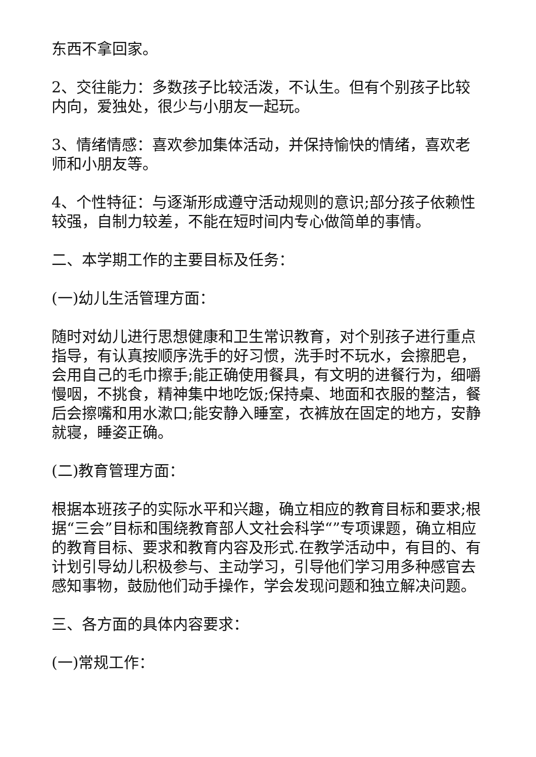东西不拿回家。
2、交往能力：多数孩子比较活泼，不认生。但有个别孩子比较内向，爱独处，很少与小朋友一起玩。
3、情绪情感：喜欢参加集体活动，并保持愉快的情绪，喜欢老师和小朋友等。
4、个性特征：与逐渐形成遵守活动规则的意识;部分孩子依赖性较强，自制力较差，不能在短时间内专心做简单的事情。
二、本学期工作的主要目标及任务：
(一)幼儿生活管理方面：
随时对幼儿进行思想健康和卫生常识教育，对个别孩子进行重点指导，有认真按顺序洗手的好习惯，洗手时不玩水，会擦肥皂，会用自己的毛巾擦手;能正确使用餐具，有文明的进餐行为，细嚼慢咽，不挑食，精神集中地吃饭;保持桌、地面和衣服的整洁，餐后会擦嘴和用水漱口;能安静入睡室，衣裤放在固定的地方，安静就寝，睡姿正确。
(二)教育管理方面：
根据本班孩子的实际水平和兴趣，确立相应的教育目标和要求;根据“三会”目标和围绕教育部人文社会科学“”专项课题，确立相应的教育目标、要求和教育内容及形式.在教学活动中，有目的、有计划引导幼儿积极参与、主动学习，引导他们学习用多种感官去感知事物，鼓励他们动手操作，学会发现问题和独立解决问题。
三、各方面的具体内容要求：
(一)常规工作：